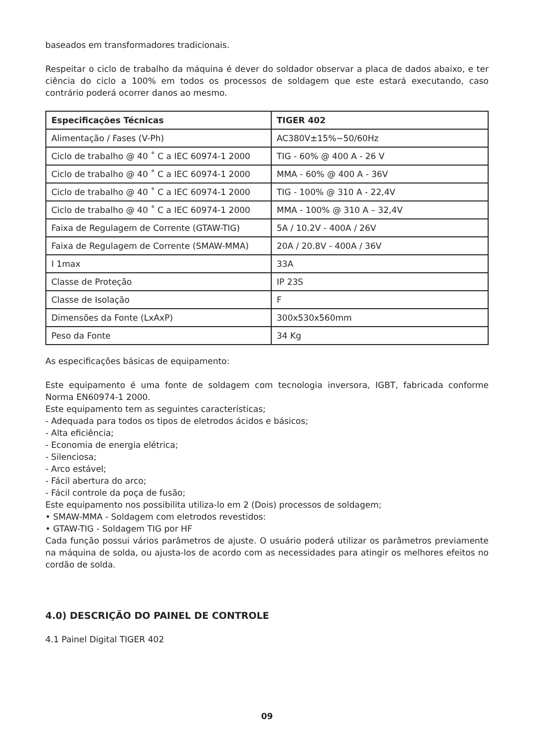baseados em transformadores tradicionais.
Respeitar o ciclo de trabalho da máquina é dever do soldador observar a placa de dados abaixo, e ter ciência do ciclo a 100% em todos os processos de soldagem que este estará executando, caso contrário poderá ocorrer danos ao mesmo.
| Especificações Técnicas | TIGER 402 |
| --- | --- |
| Alimentação / Fases (V-Ph) | AC380V±15%~50/60Hz |
| Ciclo de trabalho @ 40 ˚ C a IEC 60974-1 2000 | TIG - 60% @ 400 A - 26 V |
| Ciclo de trabalho @ 40 ˚ C a IEC 60974-1 2000 | MMA - 60% @ 400 A - 36V |
| Ciclo de trabalho @ 40 ˚ C a IEC 60974-1 2000 | TIG - 100% @ 310 A - 22,4V |
| Ciclo de trabalho @ 40 ˚ C a IEC 60974-1 2000 | MMA - 100% @ 310 A – 32,4V |
| Faixa de Regulagem de Corrente (GTAW-TIG) | 5A / 10.2V - 400A / 26V |
| Faixa de Regulagem de Corrente (SMAW-MMA) | 20A / 20.8V - 400A / 36V |
| I 1max | 33A |
| Classe de Proteção | IP 23S |
| Classe de Isolação | F |
| Dimensões da Fonte (LxAxP) | 300x530x560mm |
| Peso da Fonte | 34 Kg |
As especificações básicas de equipamento:
Este equipamento é uma fonte de soldagem com tecnologia inversora, IGBT, fabricada conforme Norma EN60974-1 2000.
Este equipamento tem as seguintes características;
- Adequada para todos os tipos de eletrodos ácidos e básicos;
- Alta eficiência;
- Economia de energia elétrica;
- Silenciosa;
- Arco estável;
- Fácil abertura do arco;
- Fácil controle da poça de fusão;
Este equipamento nos possibilita utiliza-lo em 2 (Dois) processos de soldagem;
• SMAW-MMA - Soldagem com eletrodos revestidos:
• GTAW-TIG - Soldagem TIG por HF
Cada função possui vários parâmetros de ajuste. O usuário poderá utilizar os parâmetros previamente na máquina de solda, ou ajusta-los de acordo com as necessidades para atingir os melhores efeitos no cordão de solda.
4.0) DESCRIÇÃO DO PAINEL DE CONTROLE
4.1 Painel Digital TIGER 402
09